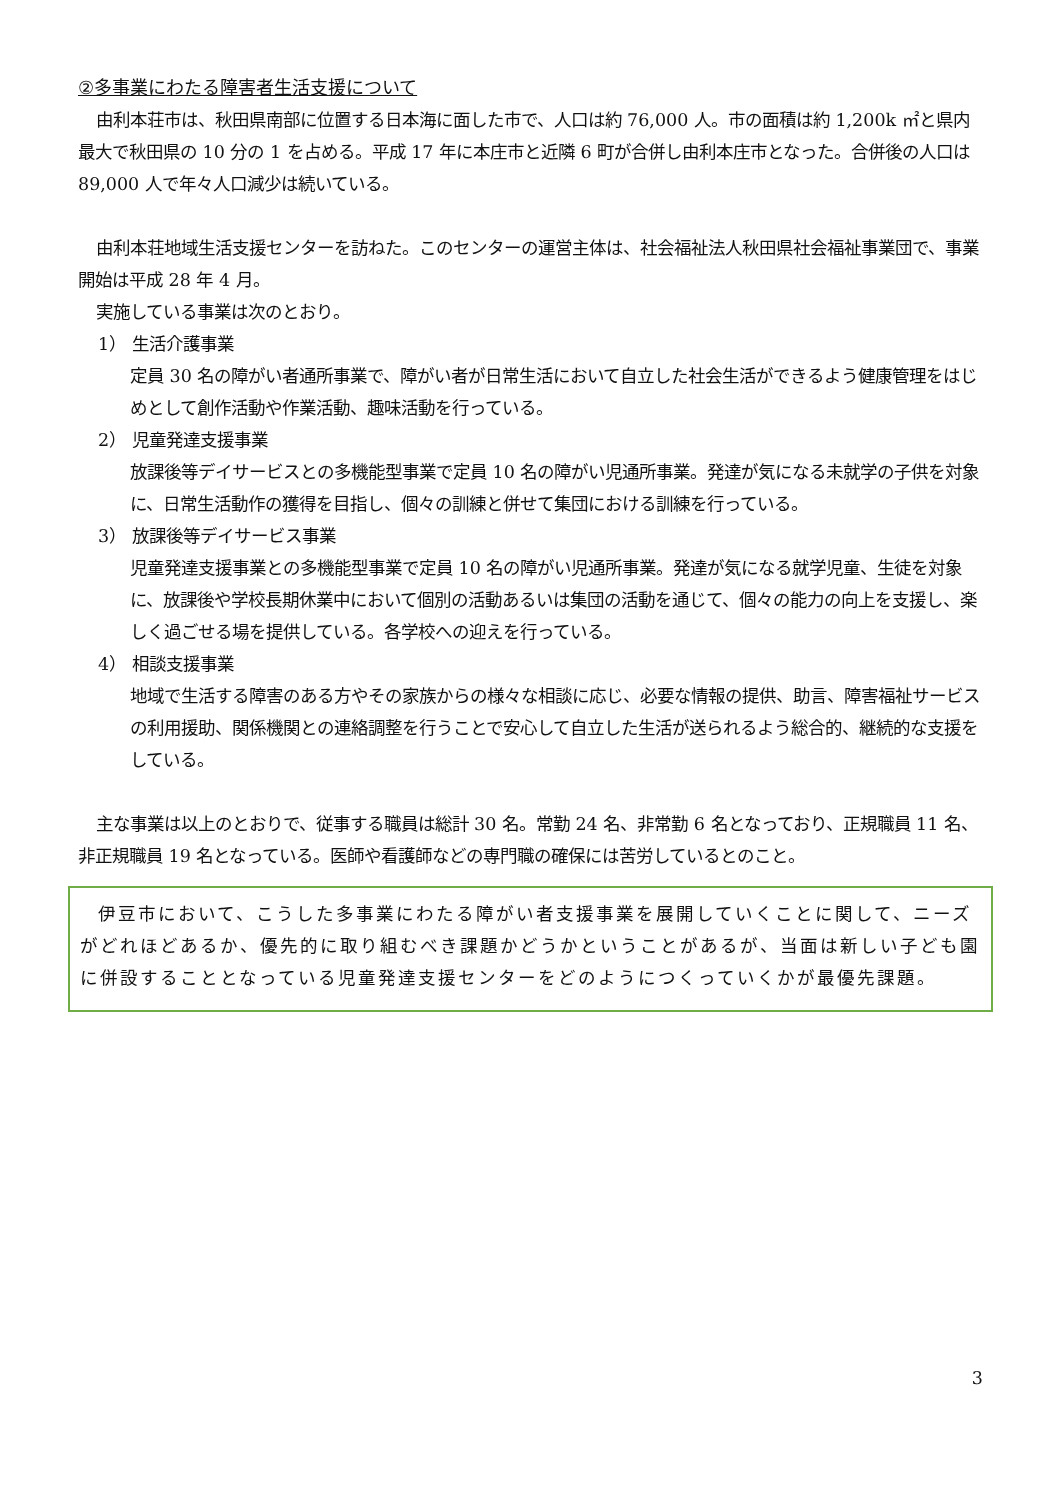②多事業にわたる障害者生活支援について
由利本荘市は、秋田県南部に位置する日本海に面した市で、人口は約 76,000 人。市の面積は約 1,200k ㎡と県内最大で秋田県の 10 分の 1 を占める。平成 17 年に本庄市と近隣 6 町が合併し由利本庄市となった。合併後の人口は 89,000 人で年々人口減少は続いている。
由利本荘地域生活支援センターを訪ねた。このセンターの運営主体は、社会福祉法人秋田県社会福祉事業団で、事業開始は平成 28 年 4 月。
実施している事業は次のとおり。
1） 生活介護事業
定員 30 名の障がい者通所事業で、障がい者が日常生活において自立した社会生活ができるよう健康管理をはじめとして創作活動や作業活動、趣味活動を行っている。
2） 児童発達支援事業
放課後等デイサービスとの多機能型事業で定員 10 名の障がい児通所事業。発達が気になる未就学の子供を対象に、日常生活動作の獲得を目指し、個々の訓練と併せて集団における訓練を行っている。
3） 放課後等デイサービス事業
児童発達支援事業との多機能型事業で定員 10 名の障がい児通所事業。発達が気になる就学児童、生徒を対象に、放課後や学校長期休業中において個別の活動あるいは集団の活動を通じて、個々の能力の向上を支援し、楽しく過ごせる場を提供している。各学校への迎えを行っている。
4） 相談支援事業
地域で生活する障害のある方やその家族からの様々な相談に応じ、必要な情報の提供、助言、障害福祉サービスの利用援助、関係機関との連絡調整を行うことで安心して自立した生活が送られるよう総合的、継続的な支援をしている。
主な事業は以上のとおりで、従事する職員は総計 30 名。常勤 24 名、非常勤 6 名となっており、正規職員 11 名、非正規職員 19 名となっている。医師や看護師などの専門職の確保には苦労しているとのこと。
伊豆市において、こうした多事業にわたる障がい者支援事業を展開していくことに関して、ニーズがどれほどあるか、優先的に取り組むべき課題かどうかということがあるが、当面は新しい子ども園に併設することとなっている児童発達支援センターをどのようにつくっていくかが最優先課題。
3